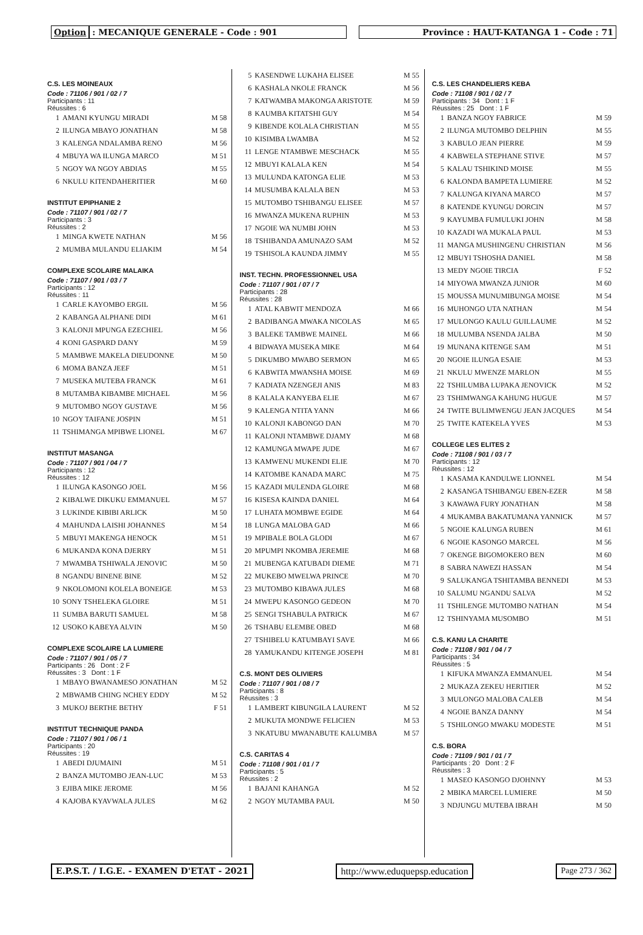Option : MECANIQUE GENERALE - Code : 901
Province : HAUT-KATANGA 1 - Code : 71
C.S. LES MOINEAUX
Code : 71106 / 901 / 02 / 7
Participants : 11
Réussites : 6
| 1 | AMANI KYUNGU MIRADI | M 58 |
| 2 | ILUNGA MBAYO JONATHAN | M 58 |
| 3 | KALENGA NDALAMBA RENO | M 56 |
| 4 | MBUYA WA ILUNGA MARCO | M 51 |
| 5 | NGOY WA NGOY ABDIAS | M 55 |
| 6 | NKULU KITENDAHERITIER | M 60 |
INSTITUT EPIPHANIE 2
Code : 71107 / 901 / 02 / 7
Participants : 3
Réussites : 2
| 1 | MINGA KWETE NATHAN | M 56 |
| 2 | MUMBA MULANDU ELIAKIM | M 54 |
COMPLEXE SCOLAIRE MALAIKA
Code : 71107 / 901 / 03 / 7
Participants : 12
Réussites : 11
| 1 | CARLE KAYOMBO ERGIL | M 56 |
| 2 | KABANGA ALPHANE DIDI | M 61 |
| 3 | KALONJI MPUNGA EZECHIEL | M 56 |
| 4 | KONI GASPARD DANY | M 59 |
| 5 | MAMBWE MAKELA DIEUDONNE | M 50 |
| 6 | MOMA BANZA JEEF | M 51 |
| 7 | MUSEKA MUTEBA FRANCK | M 61 |
| 8 | MUTAMBA KIBAMBE MICHAEL | M 56 |
| 9 | MUTOMBO NGOY GUSTAVE | M 56 |
| 10 | NGOY TAIFANE JOSPIN | M 51 |
| 11 | TSHIMANGA MPIBWE LIONEL | M 67 |
INSTITUT MASANGA
Code : 71107 / 901 / 04 / 7
Participants : 12
Réussites : 12
| 1 | ILUNGA KASONGO JOEL | M 56 |
| 2 | KIBALWE DIKUKU EMMANUEL | M 57 |
| 3 | LUKINDE KIBIBI ARLICK | M 50 |
| 4 | MAHUNDA LAISHI JOHANNES | M 54 |
| 5 | MBUYI MAKENGA HENOCK | M 51 |
| 6 | MUKANDA KONA DJERRY | M 51 |
| 7 | MWAMBA TSHIWALA JENOVIC | M 50 |
| 8 | NGANDU BINENE BINE | M 52 |
| 9 | NKOLOMONI KOLELA BONEIGE | M 53 |
| 10 | SONY TSHELEKA GLOIRE | M 51 |
| 11 | SUMBA BARUTI SAMUEL | M 58 |
| 12 | USOKO KABEYA ALVIN | M 50 |
COMPLEXE SCOLAIRE LA LUMIERE
Code : 71107 / 901 / 05 / 7
Participants : 26 Dont : 2 F
Réussites : 3 Dont : 1 F
| 1 | MBAYO BWANAMESO JONATHAN | M 52 |
| 2 | MBWAMB CHING NCHEY EDDY | M 52 |
| 3 | MUKOJ BERTHE BETHY | F 51 |
INSTITUT TECHNIQUE PANDA
Code : 71107 / 901 / 06 / 1
Participants : 20
Réussites : 19
| 1 | ABEDI DJUMAINI | M 51 |
| 2 | BANZA MUTOMBO JEAN-LUC | M 53 |
| 3 | EJIBA MIKE JEROME | M 56 |
| 4 | KAJOBA KYAVWALA JULES | M 62 |
| 5 | KASENDWE LUKAHA ELISEE | M 55 |
| 6 | KASHALA NKOLE FRANCK | M 56 |
| 7 | KATWAMBA MAKONGA ARISTOTE | M 59 |
| 8 | KAUMBA KITATSHI GUY | M 54 |
| 9 | KIBENDE KOLALA CHRISTIAN | M 55 |
| 10 | KISIMBA LWAMBA | M 52 |
| 11 | LENGE NTAMBWE MESCHACK | M 55 |
| 12 | MBUYI KALALA KEN | M 54 |
| 13 | MULUNDA KATONGA ELIE | M 53 |
| 14 | MUSUMBA KALALA BEN | M 53 |
| 15 | MUTOMBO TSHIBANGU ELISEE | M 57 |
| 16 | MWANZA MUKENA RUPHIN | M 53 |
| 17 | NGOIE WA NUMBI JOHN | M 53 |
| 18 | TSHIBANDA AMUNAZO SAM | M 52 |
| 19 | TSHISOLA KAUNDA JIMMY | M 55 |
INST. TECHN. PROFESSIONNEL USA
Code : 71107 / 901 / 07 / 7
Participants : 28
Réussites : 28
| 1 | ATAL KABWIT MENDOZA | M 66 |
| 2 | BADIBANGA MWAKA NICOLAS | M 65 |
| 3 | BALEKE TAMBWE MAINEL | M 66 |
| 4 | BIDWAYA MUSEKA MIKE | M 64 |
| 5 | DIKUMBO MWABO SERMON | M 65 |
| 6 | KABWITA MWANSHA MOISE | M 69 |
| 7 | KADIATA NZENGEJI ANIS | M 83 |
| 8 | KALALA KANYEBA ELIE | M 67 |
| 9 | KALENGA NTITA YANN | M 66 |
| 10 | KALONJI KABONGO DAN | M 70 |
| 11 | KALONJI NTAMBWE DJAMY | M 68 |
| 12 | KAMUNGA MWAPE JUDE | M 67 |
| 13 | KAMWENU MUKENDI ELIE | M 70 |
| 14 | KATOMBE KANADA MARC | M 75 |
| 15 | KAZADI MULENDA GLOIRE | M 68 |
| 16 | KISESA KAINDA DANIEL | M 64 |
| 17 | LUHATA MOMBWE EGIDE | M 64 |
| 18 | LUNGA MALOBA GAD | M 66 |
| 19 | MPIBALE BOLA GLODI | M 67 |
| 20 | MPUMPI NKOMBA JEREMIE | M 68 |
| 21 | MUBENGA KATUBADI DIEME | M 71 |
| 22 | MUKEBO MWELWA PRINCE | M 70 |
| 23 | MUTOMBO KIBAWA JULES | M 68 |
| 24 | MWEPU KASONGO GEDEON | M 70 |
| 25 | SENGI TSHABULA PATRICK | M 67 |
| 26 | TSHABU ELEMBE OBED | M 68 |
| 27 | TSHIBELU KATUMBAYI SAVE | M 66 |
| 28 | YAMUKANDU KITENGE JOSEPH | M 81 |
C.S. MONT DES OLIVIERS
Code : 71107 / 901 / 08 / 7
Participants : 8
Réussites : 3
| 1 | LAMBERT KIBUNGILA LAURENT | M 52 |
| 2 | MUKUTA MONDWE FELICIEN | M 53 |
| 3 | NKATUBU MWANABUTE KALUMBA | M 57 |
C.S. CARITAS 4
Code : 71108 / 901 / 01 / 7
Participants : 5
Réussites : 2
| 1 | BAJANI KAHANGA | M 52 |
| 2 | NGOY MUTAMBA PAUL | M 50 |
C.S. LES CHANDELIERS KEBA
Code : 71108 / 901 / 02 / 7
Participants : 34 Dont : 1 F
Réussites : 25 Dont : 1 F
| 1 | BANZA NGOY FABRICE | M 59 |
| 2 | ILUNGA MUTOMBO DELPHIN | M 55 |
| 3 | KABULO JEAN PIERRE | M 59 |
| 4 | KABWELA STEPHANE STIVE | M 57 |
| 5 | KALAU TSHIKIND MOISE | M 55 |
| 6 | KALONDA BAMPETA LUMIERE | M 52 |
| 7 | KALUNGA KIYANA MARCO | M 57 |
| 8 | KATENDE KYUNGU DORCIN | M 57 |
| 9 | KAYUMBA FUMULUKI JOHN | M 58 |
| 10 | KAZADI WA MUKALA PAUL | M 53 |
| 11 | MANGA MUSHINGENU CHRISTIAN | M 56 |
| 12 | MBUYI TSHOSHA DANIEL | M 58 |
| 13 | MEDY NGOIE TIRCIA | F 52 |
| 14 | MIYOWA MWANZA JUNIOR | M 60 |
| 15 | MOUSSA MUNUMIBUNGA MOISE | M 54 |
| 16 | MUHONGO UTA NATHAN | M 54 |
| 17 | MULONGO KAULU GUILLAUME | M 52 |
| 18 | MULUMBA NSENDA JALBA | M 50 |
| 19 | MUNANA KITENGE SAM | M 51 |
| 20 | NGOIE ILUNGA ESAIE | M 53 |
| 21 | NKULU MWENZE MARLON | M 55 |
| 22 | TSHILUMBA LUPAKA JENOVICK | M 52 |
| 23 | TSHIMWANGA KAHUNG HUGUE | M 57 |
| 24 | TWITE BULIMWENGU JEAN JACQUES | M 54 |
| 25 | TWITE KATEKELA YVES | M 53 |
COLLEGE LES ELITES 2
Code : 71108 / 901 / 03 / 7
Participants : 12
Réussites : 12
| 1 | KASAMA KANDULWE LIONNEL | M 54 |
| 2 | KASANGA TSHIBANGU EBEN-EZER | M 58 |
| 3 | KAWAWA FURY JONATHAN | M 58 |
| 4 | MUKAMBA BAKATUMANA YANNICK | M 57 |
| 5 | NGOIE KALUNGA RUBEN | M 61 |
| 6 | NGOIE KASONGO MARCEL | M 56 |
| 7 | OKENGE BIGOMOKERO BEN | M 60 |
| 8 | SABRA NAWEZI HASSAN | M 54 |
| 9 | SALUKANGA TSHITAMBA BENNEDI | M 53 |
| 10 | SALUMU NGANDU SALVA | M 52 |
| 11 | TSHILENGE MUTOMBO NATHAN | M 54 |
| 12 | TSHINYAMA MUSOMBO | M 51 |
C.S. KANU LA CHARITE
Code : 71108 / 901 / 04 / 7
Participants : 34
Réussites : 5
| 1 | KIFUKA MWANZA EMMANUEL | M 54 |
| 2 | MUKAZA ZEKEU HERITIER | M 52 |
| 3 | MULONGO MALOBA CALEB | M 54 |
| 4 | NGOIE BANZA DANNY | M 54 |
| 5 | TSHILONGO MWAKU MODESTE | M 51 |
C.S. BORA
Code : 71109 / 901 / 01 / 7
Participants : 20 Dont : 2 F
Réussites : 3
| 1 | MASEO KASONGO DJOHNNY | M 53 |
| 2 | MBIKA MARCEL LUMIERE | M 50 |
| 3 | NDJUNGU MUTEBA IBRAH | M 50 |
E.P.S.T. / I.G.E. - EXAMEN D'ETAT - 2021
http://www.eduquepsp.education Page 273 / 362